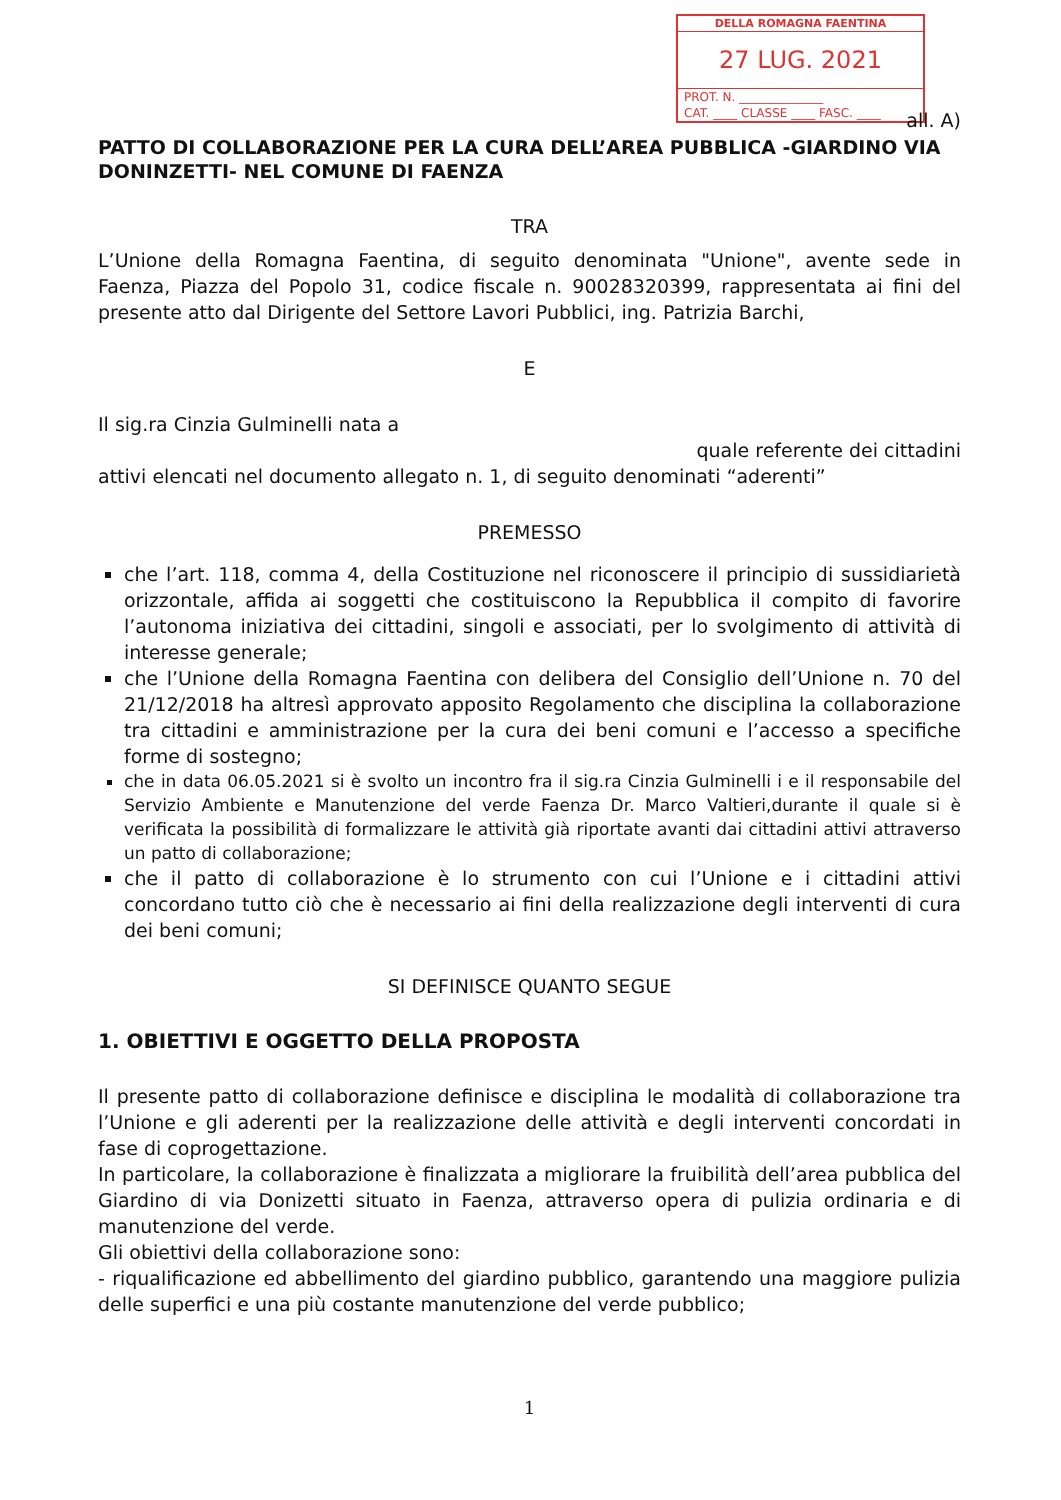DELLA ROMAGNA FAENTINA
27 LUG. 2021
PROT. N. ______________
CAT. ____ CLASSE ____ FASC. ____
all. A)
PATTO DI COLLABORAZIONE PER LA CURA DELL’AREA PUBBLICA -GIARDINO VIA DONINZETTI- NEL COMUNE DI FAENZA
TRA
L’Unione della Romagna Faentina, di seguito denominata "Unione", avente sede in Faenza, Piazza del Popolo 31, codice fiscale n. 90028320399, rappresentata ai fini del presente atto dal Dirigente del Settore Lavori Pubblici, ing. Patrizia Barchi,
E
Il sig.ra Cinzia Gulminelli nata a
quale referente dei cittadini
attivi elencati nel documento allegato n. 1, di seguito denominati “aderenti”
PREMESSO
che l’art. 118, comma 4, della Costituzione nel riconoscere il principio di sussidiarietà orizzontale, affida ai soggetti che costituiscono la Repubblica il compito di favorire l’autonoma iniziativa dei cittadini, singoli e associati, per lo svolgimento di attività di interesse generale;
che l’Unione della Romagna Faentina con delibera del Consiglio dell’Unione n. 70 del 21/12/2018 ha altresì approvato apposito Regolamento che disciplina la collaborazione tra cittadini e amministrazione per la cura dei beni comuni e l’accesso a specifiche forme di sostegno;
che in data 06.05.2021 si è svolto un incontro fra il sig.ra Cinzia Gulminelli i e il responsabile del Servizio Ambiente e Manutenzione del verde Faenza Dr. Marco Valtieri,durante il quale si è verificata la possibilità di formalizzare le attività già riportate avanti dai cittadini attivi attraverso un patto di collaborazione;
che il patto di collaborazione è lo strumento con cui l’Unione e i cittadini attivi concordano tutto ciò che è necessario ai fini della realizzazione degli interventi di cura dei beni comuni;
SI DEFINISCE QUANTO SEGUE
1. OBIETTIVI E OGGETTO DELLA PROPOSTA
Il presente patto di collaborazione definisce e disciplina le modalità di collaborazione tra l’Unione e gli aderenti per la realizzazione delle attività e degli interventi concordati in fase di coprogettazione.
In particolare, la collaborazione è finalizzata a migliorare la fruibilità dell’area pubblica del Giardino di via Donizetti situato in Faenza, attraverso opera di pulizia ordinaria e di manutenzione del verde.
Gli obiettivi della collaborazione sono:
- riqualificazione ed abbellimento del giardino pubblico, garantendo una maggiore pulizia delle superfici e una più costante manutenzione del verde pubblico;
1